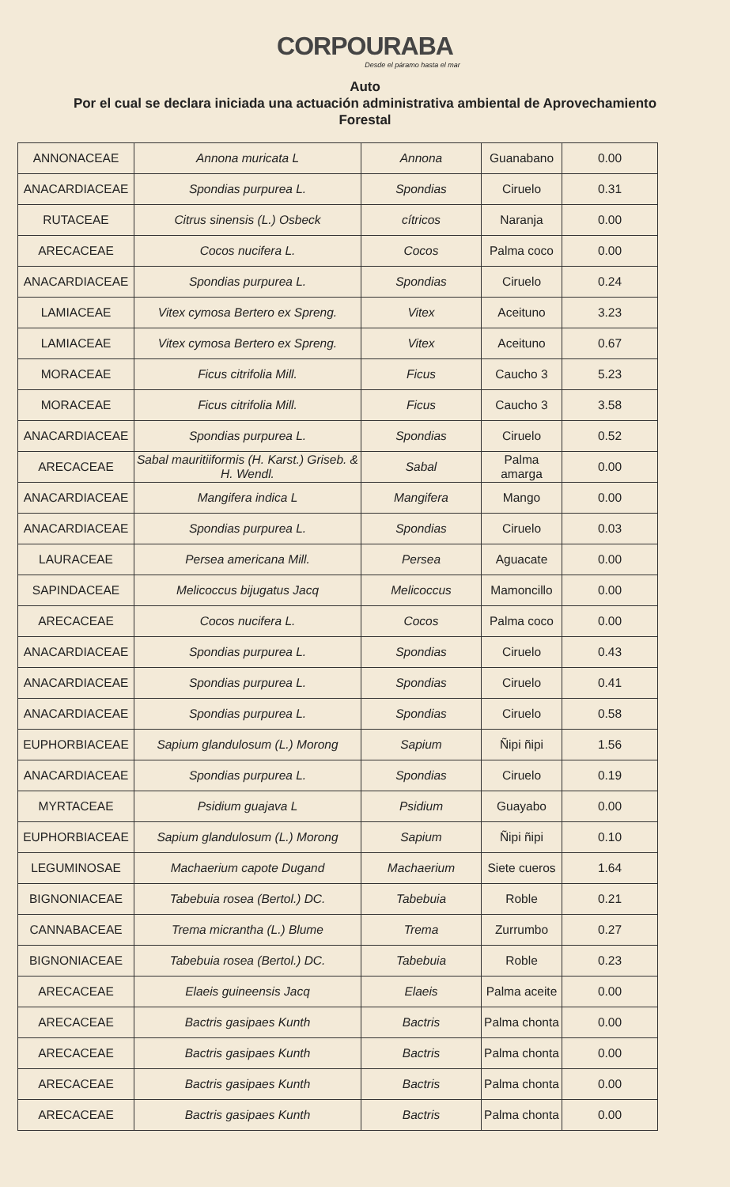CORPOURABA
Desde el páramo hasta el mar
Auto
Por el cual se declara iniciada una actuación administrativa ambiental de Aprovechamiento Forestal
| ANNONACEAE | Annona muricata L | Annona | Guanabano | 0.00 |
| ANACARDIACEAE | Spondias purpurea L. | Spondias | Ciruelo | 0.31 |
| RUTACEAE | Citrus sinensis (L.) Osbeck | cítricos | Naranja | 0.00 |
| ARECACEAE | Cocos nucifera L. | Cocos | Palma coco | 0.00 |
| ANACARDIACEAE | Spondias purpurea L. | Spondias | Ciruelo | 0.24 |
| LAMIACEAE | Vitex cymosa Bertero ex Spreng. | Vitex | Aceituno | 3.23 |
| LAMIACEAE | Vitex cymosa Bertero ex Spreng. | Vitex | Aceituno | 0.67 |
| MORACEAE | Ficus citrifolia Mill. | Ficus | Caucho 3 | 5.23 |
| MORACEAE | Ficus citrifolia Mill. | Ficus | Caucho 3 | 3.58 |
| ANACARDIACEAE | Spondias purpurea L. | Spondias | Ciruelo | 0.52 |
| ARECACEAE | Sabal mauritiiformis (H. Karst.) Griseb. & H. Wendl. | Sabal | Palma amarga | 0.00 |
| ANACARDIACEAE | Mangifera indica L | Mangifera | Mango | 0.00 |
| ANACARDIACEAE | Spondias purpurea L. | Spondias | Ciruelo | 0.03 |
| LAURACEAE | Persea americana Mill. | Persea | Aguacate | 0.00 |
| SAPINDACEAE | Melicoccus bijugatus Jacq | Melicoccus | Mamoncillo | 0.00 |
| ARECACEAE | Cocos nucifera L. | Cocos | Palma coco | 0.00 |
| ANACARDIACEAE | Spondias purpurea L. | Spondias | Ciruelo | 0.43 |
| ANACARDIACEAE | Spondias purpurea L. | Spondias | Ciruelo | 0.41 |
| ANACARDIACEAE | Spondias purpurea L. | Spondias | Ciruelo | 0.58 |
| EUPHORBIACEAE | Sapium glandulosum (L.) Morong | Sapium | Ñipi ñipi | 1.56 |
| ANACARDIACEAE | Spondias purpurea L. | Spondias | Ciruelo | 0.19 |
| MYRTACEAE | Psidium guajava L | Psidium | Guayabo | 0.00 |
| EUPHORBIACEAE | Sapium glandulosum (L.) Morong | Sapium | Ñipi ñipi | 0.10 |
| LEGUMINOSAE | Machaerium capote Dugand | Machaerium | Siete cueros | 1.64 |
| BIGNONIACEAE | Tabebuia rosea (Bertol.) DC. | Tabebuia | Roble | 0.21 |
| CANNABACEAE | Trema micrantha (L.) Blume | Trema | Zurrumbo | 0.27 |
| BIGNONIACEAE | Tabebuia rosea (Bertol.) DC. | Tabebuia | Roble | 0.23 |
| ARECACEAE | Elaeis guineensis Jacq | Elaeis | Palma aceite | 0.00 |
| ARECACEAE | Bactris gasipaes Kunth | Bactris | Palma chonta | 0.00 |
| ARECACEAE | Bactris gasipaes Kunth | Bactris | Palma chonta | 0.00 |
| ARECACEAE | Bactris gasipaes Kunth | Bactris | Palma chonta | 0.00 |
| ARECACEAE | Bactris gasipaes Kunth | Bactris | Palma chonta | 0.00 |